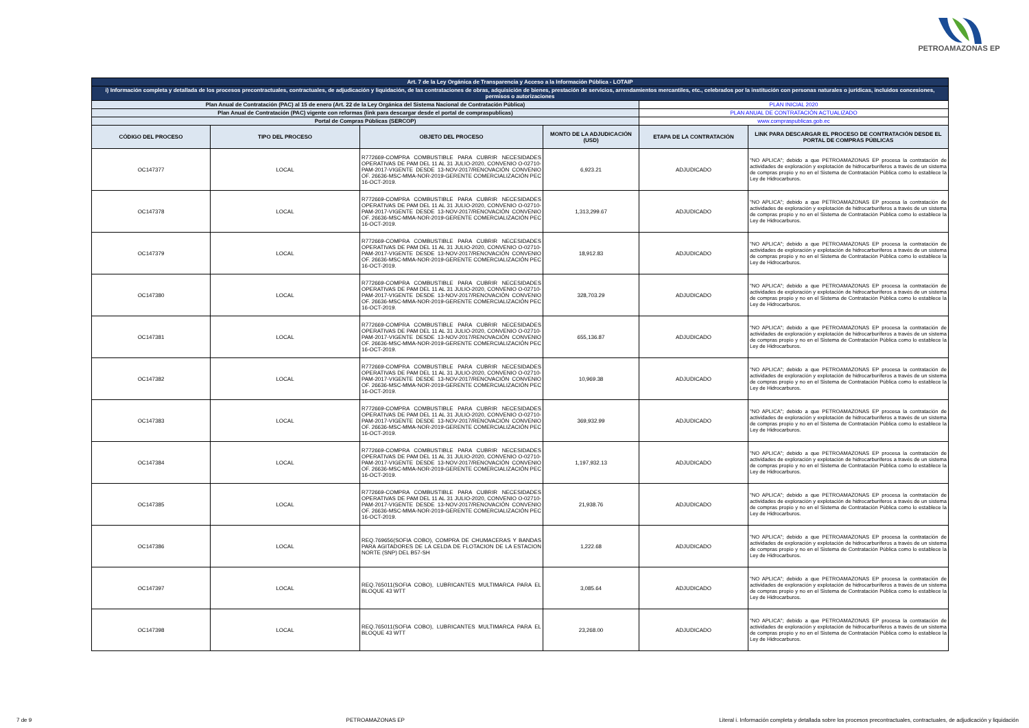PETROAMAZONAS EP
| Art. 7 de la Ley Orgánica de Transparencia y Acceso a la Información Pública - LOTAIP | | | | | |
| i) Información completa y detallada de los procesos precontractuales, contractuales, de adjudicación y liquidación, de las contrataciones de obras, adquisición de bienes, prestación de servicios, arrendamientos mercantiles, etc., celebrados por la institución con personas naturales o jurídicas, incluidos concesiones, permisos o autorizaciones | | | | | |
| Plan Anual de Contratación (PAC) al 15 de enero (Art. 22 de la Ley Orgánica del Sistema Nacional de Contratación Pública) | | | | PLAN INICIAL 2020 | |
| Plan Anual de Contratación (PAC) vigente con reformas (link para descargar desde el portal de compraspublicas) | | | | PLAN ANUAL DE CONTRATACIÓN ACTUALIZADO | |
| Portal de Compras Públicas (SERCOP) | | | | www.compraspublicas.gob.ec | |
| CÓDIGO DEL PROCESO | TIPO DEL PROCESO | OBJETO DEL PROCESO | MONTO DE LA ADJUDICACIÓN (USD) | ETAPA DE LA CONTRATACIÓN | LINK PARA DESCARGAR EL PROCESO DE CONTRATACIÓN DESDE EL PORTAL DE COMPRAS PÚBLICAS |
| OC147377 | LOCAL | R772669-COMPRA COMBUSTIBLE PARA CUBRIR NECESIDADES OPERATIVAS DE PAM DEL 11 AL 31 JULIO-2020, CONVENIO O-02710-PAM-2017-VIGENTE DESDE 13-NOV-2017/RENOVACIÓN CONVENIO OF. 26636-MSC-MMA-NOR-2019-GERENTE COMERCIALIZACIÓN PEC 16-OCT-2019. | 6,923.21 | ADJUDICADO | "NO APLICA"; debido a que PETROAMAZONAS EP procesa la contratación de actividades de exploración y explotación de hidrocarburíferos a través de un sistema de compras propio y no en el Sistema de Contratación Pública como lo establece la Ley de Hidrocarburos. |
| OC147378 | LOCAL | R772669-COMPRA COMBUSTIBLE PARA CUBRIR NECESIDADES OPERATIVAS DE PAM DEL 11 AL 31 JULIO-2020, CONVENIO O-02710-PAM-2017-VIGENTE DESDE 13-NOV-2017/RENOVACIÓN CONVENIO OF. 26636-MSC-MMA-NOR-2019-GERENTE COMERCIALIZACIÓN PEC 16-OCT-2019. | 1,313,299.67 | ADJUDICADO | "NO APLICA"; debido a que PETROAMAZONAS EP procesa la contratación de actividades de exploración y explotación de hidrocarburíferos a través de un sistema de compras propio y no en el Sistema de Contratación Pública como lo establece la Ley de Hidrocarburos. |
| OC147379 | LOCAL | R772669-COMPRA COMBUSTIBLE PARA CUBRIR NECESIDADES OPERATIVAS DE PAM DEL 11 AL 31 JULIO-2020, CONVENIO O-02710-PAM-2017-VIGENTE DESDE 13-NOV-2017/RENOVACIÓN CONVENIO OF. 26636-MSC-MMA-NOR-2019-GERENTE COMERCIALIZACIÓN PEC 16-OCT-2019. | 18,912.83 | ADJUDICADO | "NO APLICA"; debido a que PETROAMAZONAS EP procesa la contratación de actividades de exploración y explotación de hidrocarburíferos a través de un sistema de compras propio y no en el Sistema de Contratación Pública como lo establece la Ley de Hidrocarburos. |
| OC147380 | LOCAL | R772669-COMPRA COMBUSTIBLE PARA CUBRIR NECESIDADES OPERATIVAS DE PAM DEL 11 AL 31 JULIO-2020, CONVENIO O-02710-PAM-2017-VIGENTE DESDE 13-NOV-2017/RENOVACIÓN CONVENIO OF. 26636-MSC-MMA-NOR-2019-GERENTE COMERCIALIZACIÓN PEC 16-OCT-2019. | 328,703.29 | ADJUDICADO | "NO APLICA"; debido a que PETROAMAZONAS EP procesa la contratación de actividades de exploración y explotación de hidrocarburíferos a través de un sistema de compras propio y no en el Sistema de Contratación Pública como lo establece la Ley de Hidrocarburos. |
| OC147381 | LOCAL | R772669-COMPRA COMBUSTIBLE PARA CUBRIR NECESIDADES OPERATIVAS DE PAM DEL 11 AL 31 JULIO-2020, CONVENIO O-02710-PAM-2017-VIGENTE DESDE 13-NOV-2017/RENOVACIÓN CONVENIO OF. 26636-MSC-MMA-NOR-2019-GERENTE COMERCIALIZACIÓN PEC 16-OCT-2019. | 655,136.87 | ADJUDICADO | "NO APLICA"; debido a que PETROAMAZONAS EP procesa la contratación de actividades de exploración y explotación de hidrocarburíferos a través de un sistema de compras propio y no en el Sistema de Contratación Pública como lo establece la Ley de Hidrocarburos. |
| OC147382 | LOCAL | R772669-COMPRA COMBUSTIBLE PARA CUBRIR NECESIDADES OPERATIVAS DE PAM DEL 11 AL 31 JULIO-2020, CONVENIO O-02710-PAM-2017-VIGENTE DESDE 13-NOV-2017/RENOVACIÓN CONVENIO OF. 26636-MSC-MMA-NOR-2019-GERENTE COMERCIALIZACIÓN PEC 16-OCT-2019. | 10,969.38 | ADJUDICADO | "NO APLICA"; debido a que PETROAMAZONAS EP procesa la contratación de actividades de exploración y explotación de hidrocarburíferos a través de un sistema de compras propio y no en el Sistema de Contratación Pública como lo establece la Ley de Hidrocarburos. |
| OC147383 | LOCAL | R772669-COMPRA COMBUSTIBLE PARA CUBRIR NECESIDADES OPERATIVAS DE PAM DEL 11 AL 31 JULIO-2020, CONVENIO O-02710-PAM-2017-VIGENTE DESDE 13-NOV-2017/RENOVACIÓN CONVENIO OF. 26636-MSC-MMA-NOR-2019-GERENTE COMERCIALIZACIÓN PEC 16-OCT-2019. | 369,932.99 | ADJUDICADO | "NO APLICA"; debido a que PETROAMAZONAS EP procesa la contratación de actividades de exploración y explotación de hidrocarburíferos a través de un sistema de compras propio y no en el Sistema de Contratación Pública como lo establece la Ley de Hidrocarburos. |
| OC147384 | LOCAL | R772669-COMPRA COMBUSTIBLE PARA CUBRIR NECESIDADES OPERATIVAS DE PAM DEL 11 AL 31 JULIO-2020, CONVENIO O-02710-PAM-2017-VIGENTE DESDE 13-NOV-2017/RENOVACIÓN CONVENIO OF. 26636-MSC-MMA-NOR-2019-GERENTE COMERCIALIZACIÓN PEC 16-OCT-2019. | 1,197,932.13 | ADJUDICADO | "NO APLICA"; debido a que PETROAMAZONAS EP procesa la contratación de actividades de exploración y explotación de hidrocarburíferos a través de un sistema de compras propio y no en el Sistema de Contratación Pública como lo establece la Ley de Hidrocarburos. |
| OC147385 | LOCAL | R772669-COMPRA COMBUSTIBLE PARA CUBRIR NECESIDADES OPERATIVAS DE PAM DEL 11 AL 31 JULIO-2020, CONVENIO O-02710-PAM-2017-VIGENTE DESDE 13-NOV-2017/RENOVACIÓN CONVENIO OF. 26636-MSC-MMA-NOR-2019-GERENTE COMERCIALIZACIÓN PEC 16-OCT-2019. | 21,938.76 | ADJUDICADO | "NO APLICA"; debido a que PETROAMAZONAS EP procesa la contratación de actividades de exploración y explotación de hidrocarburíferos a través de un sistema de compras propio y no en el Sistema de Contratación Pública como lo establece la Ley de Hidrocarburos. |
| OC147386 | LOCAL | REQ.769656(SOFIA COBO), COMPRA DE CHUMACERAS Y BANDAS PARA AGITADORES DE LA CELDA DE FLOTACION DE LA ESTACION NORTE (SNP) DEL B57-SH | 1,222.68 | ADJUDICADO | "NO APLICA"; debido a que PETROAMAZONAS EP procesa la contratación de actividades de exploración y explotación de hidrocarburíferos a través de un sistema de compras propio y no en el Sistema de Contratación Pública como lo establece la Ley de Hidrocarburos. |
| OC147397 | LOCAL | REQ.765011(SOFIA COBO), LUBRICANTES MULTIMARCA PARA EL BLOQUE 43 WTT | 3,085.64 | ADJUDICADO | "NO APLICA"; debido a que PETROAMAZONAS EP procesa la contratación de actividades de exploración y explotación de hidrocarburíferos a través de un sistema de compras propio y no en el Sistema de Contratación Pública como lo establece la Ley de Hidrocarburos. |
| OC147398 | LOCAL | REQ.765011(SOFIA COBO), LUBRICANTES MULTIMARCA PARA EL BLOQUE 43 WTT | 23,268.00 | ADJUDICADO | "NO APLICA"; debido a que PETROAMAZONAS EP procesa la contratación de actividades de exploración y explotación de hidrocarburíferos a través de un sistema de compras propio y no en el Sistema de Contratación Pública como lo establece la Ley de Hidrocarburos. |
7 de 9 PETROAMAZONAS EP Literal i. Información completa y detallada sobre los procesos precontractuales, contractuales, de adjudicación y liquidación